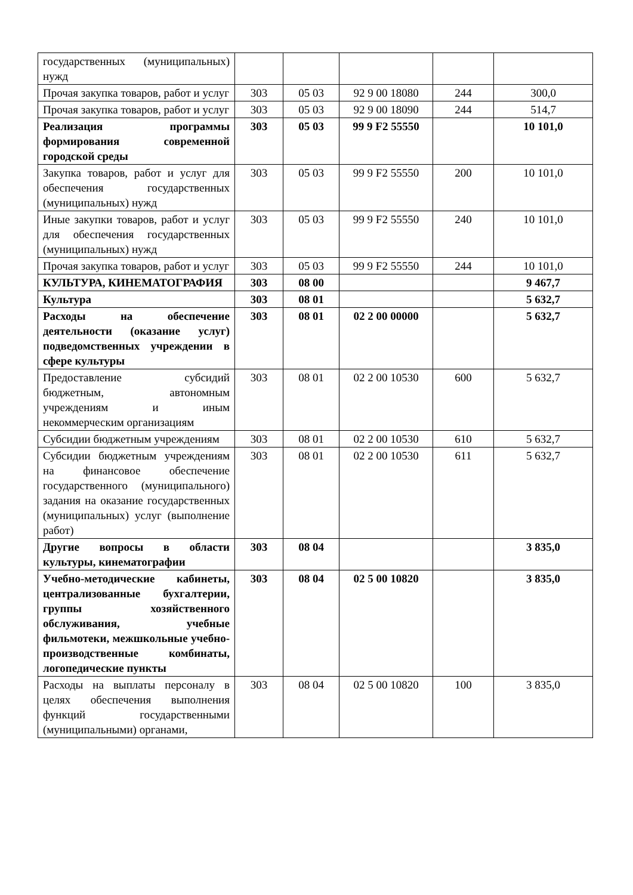| государственных (муниципальных) нужд | | | | | |
| Прочая закупка товаров, работ и услуг | 303 | 05 03 | 92 9 00 18080 | 244 | 300,0 |
| Прочая закупка товаров, работ и услуг | 303 | 05 03 | 92 9 00 18090 | 244 | 514,7 |
| Реализация программы формирования современной городской среды | 303 | 05 03 | 99 9 F2 55550 | | 10 101,0 |
| Закупка товаров, работ и услуг для обеспечения государственных (муниципальных) нужд | 303 | 05 03 | 99 9 F2 55550 | 200 | 10 101,0 |
| Иные закупки товаров, работ и услуг для обеспечения государственных (муниципальных) нужд | 303 | 05 03 | 99 9 F2 55550 | 240 | 10 101,0 |
| Прочая закупка товаров, работ и услуг | 303 | 05 03 | 99 9 F2 55550 | 244 | 10 101,0 |
| КУЛЬТУРА, КИНЕМАТОГРАФИЯ | 303 | 08 00 | | | 9 467,7 |
| Культура | 303 | 08 01 | | | 5 632,7 |
| Расходы на обеспечение деятельности (оказание услуг) подведомственных учреждении в сфере культуры | 303 | 08 01 | 02 2 00 00000 | | 5 632,7 |
| Предоставление субсидий бюджетным, автономным учреждениям и иным некоммерческим организациям | 303 | 08 01 | 02 2 00 10530 | 600 | 5 632,7 |
| Субсидии бюджетным учреждениям | 303 | 08 01 | 02 2 00 10530 | 610 | 5 632,7 |
| Субсидии бюджетным учреждениям на финансовое обеспечение государственного (муниципального) задания на оказание государственных (муниципальных) услуг (выполнение работ) | 303 | 08 01 | 02 2 00 10530 | 611 | 5 632,7 |
| Другие вопросы в области культуры, кинематографии | 303 | 08 04 | | | 3 835,0 |
| Учебно-методические кабинеты, централизованные бухгалтерии, группы хозяйственного обслуживания, учебные фильмотеки, межшкольные учебно-производственные комбинаты, логопедические пункты | 303 | 08 04 | 02 5 00 10820 | | 3 835,0 |
| Расходы на выплаты персоналу в целях обеспечения выполнения функций государственными (муниципальными) органами, | 303 | 08 04 | 02 5 00 10820 | 100 | 3 835,0 |